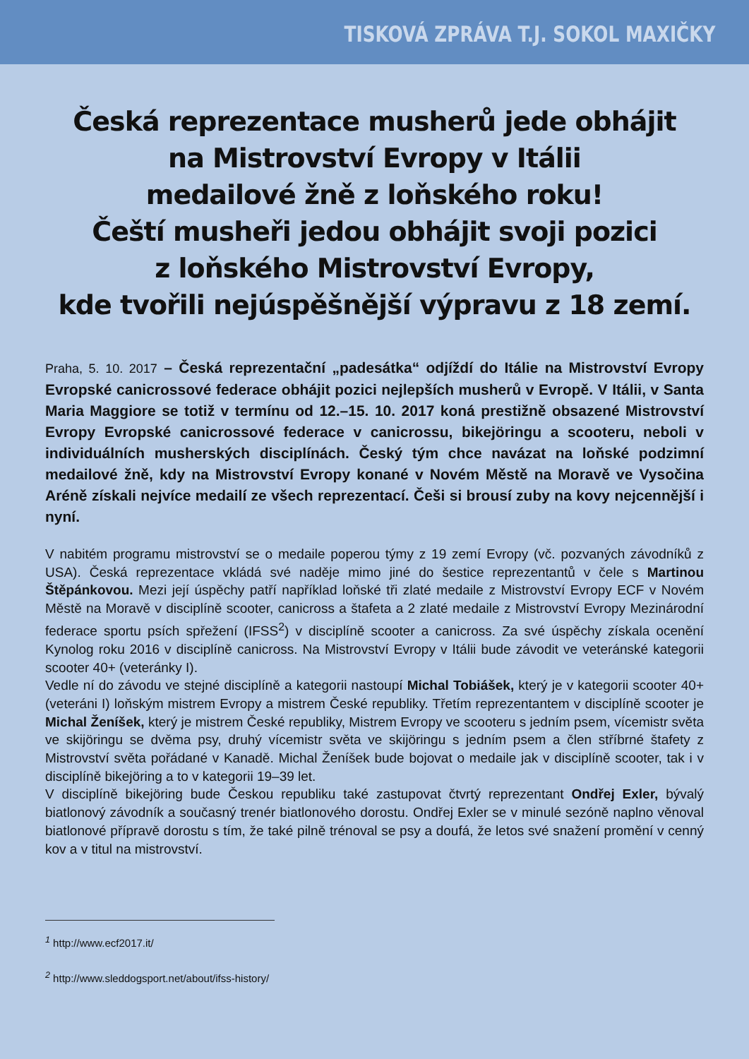TISKOVÁ ZPRÁVA T.J. SOKOL MAXIČKY
Česká reprezentace musherů jede obhájit
na Mistrovství Evropy v Itálii
medailové žně z loňského roku!
Čeští musheři jedou obhájit svoji pozici
z loňského Mistrovství Evropy,
kde tvořili nejúspěšnější výpravu z 18 zemí.
Praha, 5. 10. 2017 – Česká reprezentační „padesátka“ odjíždí do Itálie na Mistrovství Evropy Evropské canicrossové federace obhájit pozici nejlepších musherů v Evropě. V Itálii, v Santa Maria Maggiore se totiž v termínu od 12.–15. 10. 2017 koná prestižně obsazené Mistrovství Evropy Evropské canicrossové federace v canicrossu, bikejöringu a scooteru, neboli v individuálních musherských disciplínách. Český tým chce navázat na loňské podzimní medailové žně, kdy na Mistrovství Evropy konané v Novém Městě na Moravě ve Vysočina Aréně získali nejvíce medailí ze všech reprezentací. Češi si brousí zuby na kovy nejcennější i nyní.
V nabitém programu mistrovství se o medaile poperou týmy z 19 zemí Evropy (vč. pozvaných závodníků z USA). Česká reprezentace vkládá své naděje mimo jiné do šestice reprezentantů v čele s Martinou Štěpánkovou. Mezi její úspěchy patří například loňské tři zlaté medaile z Mistrovství Evropy ECF v Novém Městě na Moravě v disciplíně scooter, canicross a štafeta a 2 zlaté medaile z Mistrovství Evropy Mezinárodní federace sportu psích spřežení (IFSS<sup>2</sup>) v disciplíně scooter a canicross. Za své úspěchy získala ocenění Kynolog roku 2016 v disciplíně canicross. Na Mistrovství Evropy v Itálii bude závodit ve veteránské kategorii scooter 40+ (veteránky I).
Vedle ní do závodu ve stejné disciplíně a kategorii nastoupí Michal Tobiášek, který je v kategorii scooter 40+ (veteráni I) loňským mistrem Evropy a mistrem České republiky. Třetím reprezentantem v disciplíně scooter je Michal Ženíšek, který je mistrem České republiky, Mistrem Evropy ve scooteru s jedním psem, vícemistr světa ve skijöringu se dvěma psy, druhý vícemistr světa ve skijöringu s jedním psem a člen stříbrné štafety z Mistrovství světa pořádané v Kanadě. Michal Ženíšek bude bojovat o medaile jak v disciplíně scooter, tak i v disciplíně bikejöring a to v kategorii 19–39 let.
V disciplíně bikejöring bude Českou republiku také zastupovat čtvrtý reprezentant Ondřej Exler, bývalý biatlonový závodník a současný trenér biatlonového dorostu. Ondřej Exler se v minulé sezóně naplno věnoval biatlonové přípravě dorostu s tím, že také pilně trénoval se psy a doufá, že letos své snažení promění v cenný kov a v titul na mistrovství.
<sup>1</sup> http://www.ecf2017.it/
<sup>2</sup> http://www.sleddogsport.net/about/ifss-history/